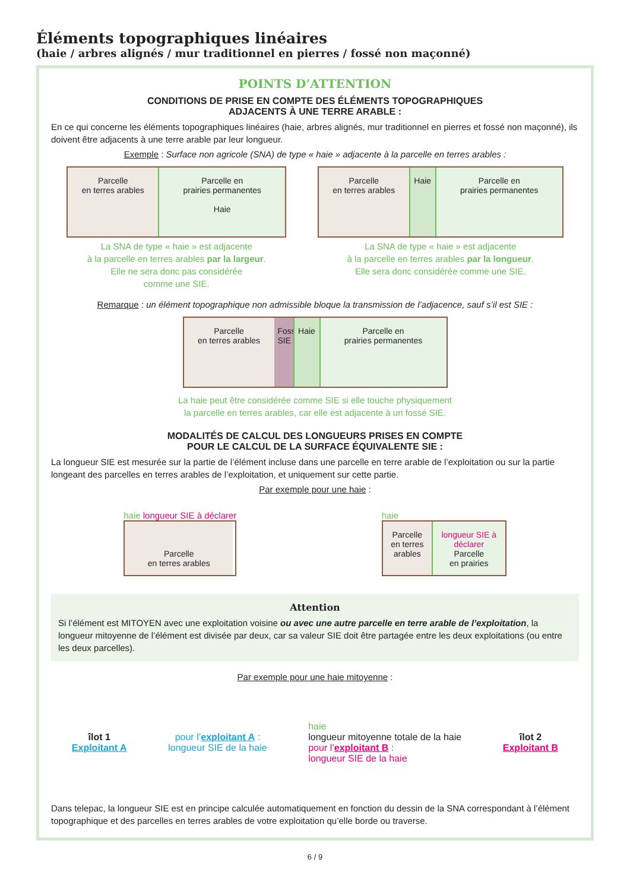Éléments topographiques linéaires
(haie / arbres alignés / mur traditionnel en pierres / fossé non maçonné)
POINTS D’ATTENTION
CONDITIONS DE PRISE EN COMPTE DES ÉLÉMENTS TOPOGRAPHIQUES
ADJACENTS À UNE TERRE ARABLE :
En ce qui concerne les éléments topographiques linéaires (haie, arbres alignés, mur traditionnel en pierres et fossé non maçonné), ils doivent être adjacents à une terre arable par leur longueur.
Exemple : Surface non agricole (SNA) de type « haie » adjacente à la parcelle en terres arables :
Parcelle
en terres arables
Parcelle en
prairies permanentes
Haie
La SNA de type « haie » est adjacente
à la parcelle en terres arables par la largeur.
Elle ne sera donc pas considérée
comme une SIE.
Parcelle
en terres arables
Haie
Parcelle en
prairies permanentes
La SNA de type « haie » est adjacente
à la parcelle en terres arables par la longueur.
Elle sera donc considérée comme une SIE.
Remarque : un élément topographique non admissible bloque la transmission de l’adjacence, sauf s’il est SIE :
Parcelle
en terres arables
Fossé SIE
Haie
Parcelle en
prairies permanentes
La haie peut être considérée comme SIE si elle touche physiquement
la parcelle en terres arables, car elle est adjacente à un fossé SIE.
MODALITÉS DE CALCUL DES LONGUEURS PRISES EN COMPTE
POUR LE CALCUL DE LA SURFACE ÉQUIVALENTE SIE :
La longueur SIE est mesurée sur la partie de l’élément incluse dans une parcelle en terre arable de l’exploitation ou sur la partie longeant des parcelles en terres arables de l’exploitation, et uniquement sur cette partie.
Par exemple pour une haie :
haie longueur SIE à déclarer
Parcelle
en terres arables
haie
Parcelle
en terres
arables
longueur SIE à déclarer
Parcelle
en prairies
Attention
Si l’élément est MITOYEN avec une exploitation voisine ou avec une autre parcelle en terre arable de l’exploitation, la longueur mitoyenne de l’élément est divisée par deux, car sa valeur SIE doit être partagée entre les deux exploitations (ou entre les deux parcelles).
Par exemple pour une haie mitoyenne :
îlot 1
Exploitant A
pour l’exploitant A :
longueur SIE de la haie
haie
longueur mitoyenne totale de la haie
pour l’exploitant B :
longueur SIE de la haie
îlot 2
Exploitant B
Dans telepac, la longueur SIE est en principe calculée automatiquement en fonction du dessin de la SNA correspondant à l’élément topographique et des parcelles en terres arables de votre exploitation qu’elle borde ou traverse.
6 / 9